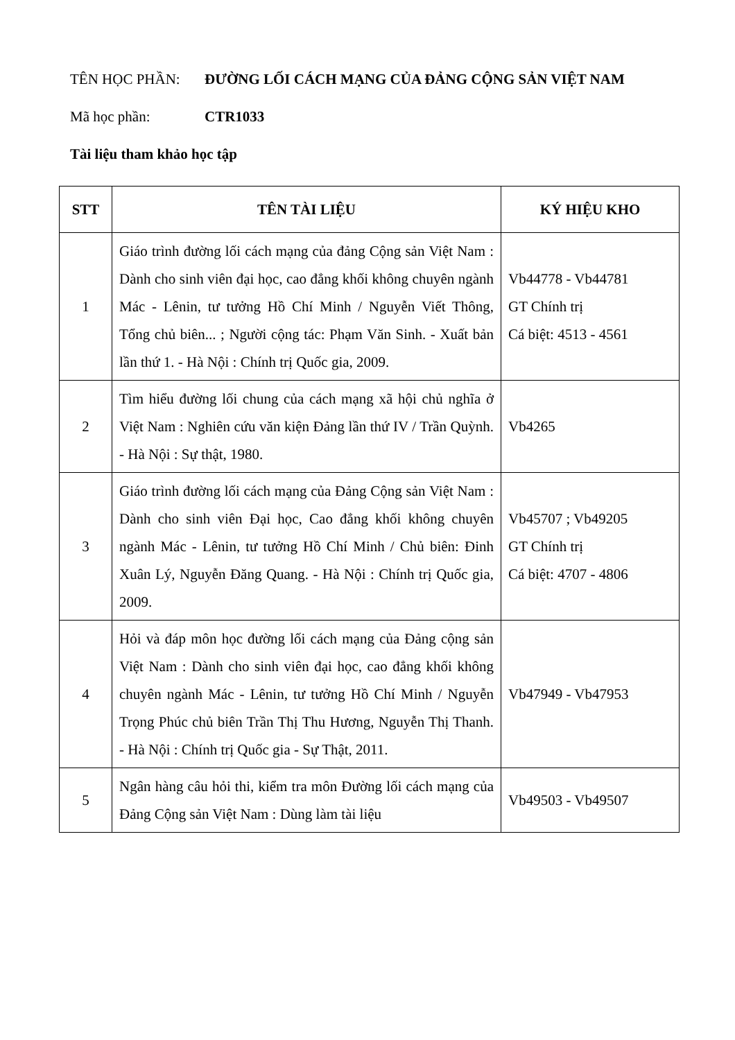TÊN HỌC PHẦN: ĐƯỜNG LỐI CÁCH MẠNG CỦA ĐẢNG CỘNG SẢN VIỆT NAM
Mã học phần: CTR1033
Tài liệu tham khảo học tập
| STT | TÊN TÀI LIỆU | KÝ HIỆU KHO |
| --- | --- | --- |
| 1 | Giáo trình đường lối cách mạng của đảng Cộng sản Việt Nam : Dành cho sinh viên đại học, cao đẳng khối không chuyên ngành Mác - Lênin, tư tưởng Hồ Chí Minh / Nguyễn Viết Thông, Tổng chủ biên... ; Người cộng tác: Phạm Văn Sinh. - Xuất bản lần thứ 1. - Hà Nội : Chính trị Quốc gia, 2009. | Vb44778 - Vb44781 GT Chính trị Cá biệt: 4513 - 4561 |
| 2 | Tìm hiểu đường lối chung của cách mạng xã hội chủ nghĩa ở Việt Nam : Nghiên cứu văn kiện Đảng lần thứ IV / Trần Quỳnh. - Hà Nội : Sự thật, 1980. | Vb4265 |
| 3 | Giáo trình đường lối cách mạng của Đảng Cộng sản Việt Nam : Dành cho sinh viên Đại học, Cao đẳng khối không chuyên ngành Mác - Lênin, tư tưởng Hồ Chí Minh / Chủ biên: Đinh Xuân Lý, Nguyễn Đăng Quang. - Hà Nội : Chính trị Quốc gia, 2009. | Vb45707 ; Vb49205 GT Chính trị Cá biệt: 4707 - 4806 |
| 4 | Hỏi và đáp môn học đường lối cách mạng của Đảng cộng sản Việt Nam : Dành cho sinh viên đại học, cao đẳng khối không chuyên ngành Mác - Lênin, tư tưởng Hồ Chí Minh / Nguyễn Trọng Phúc chủ biên Trần Thị Thu Hương, Nguyễn Thị Thanh. - Hà Nội : Chính trị Quốc gia - Sự Thật, 2011. | Vb47949 - Vb47953 |
| 5 | Ngân hàng câu hỏi thi, kiểm tra môn Đường lối cách mạng của Đảng Cộng sản Việt Nam : Dùng làm tài liệu | Vb49503 - Vb49507 |